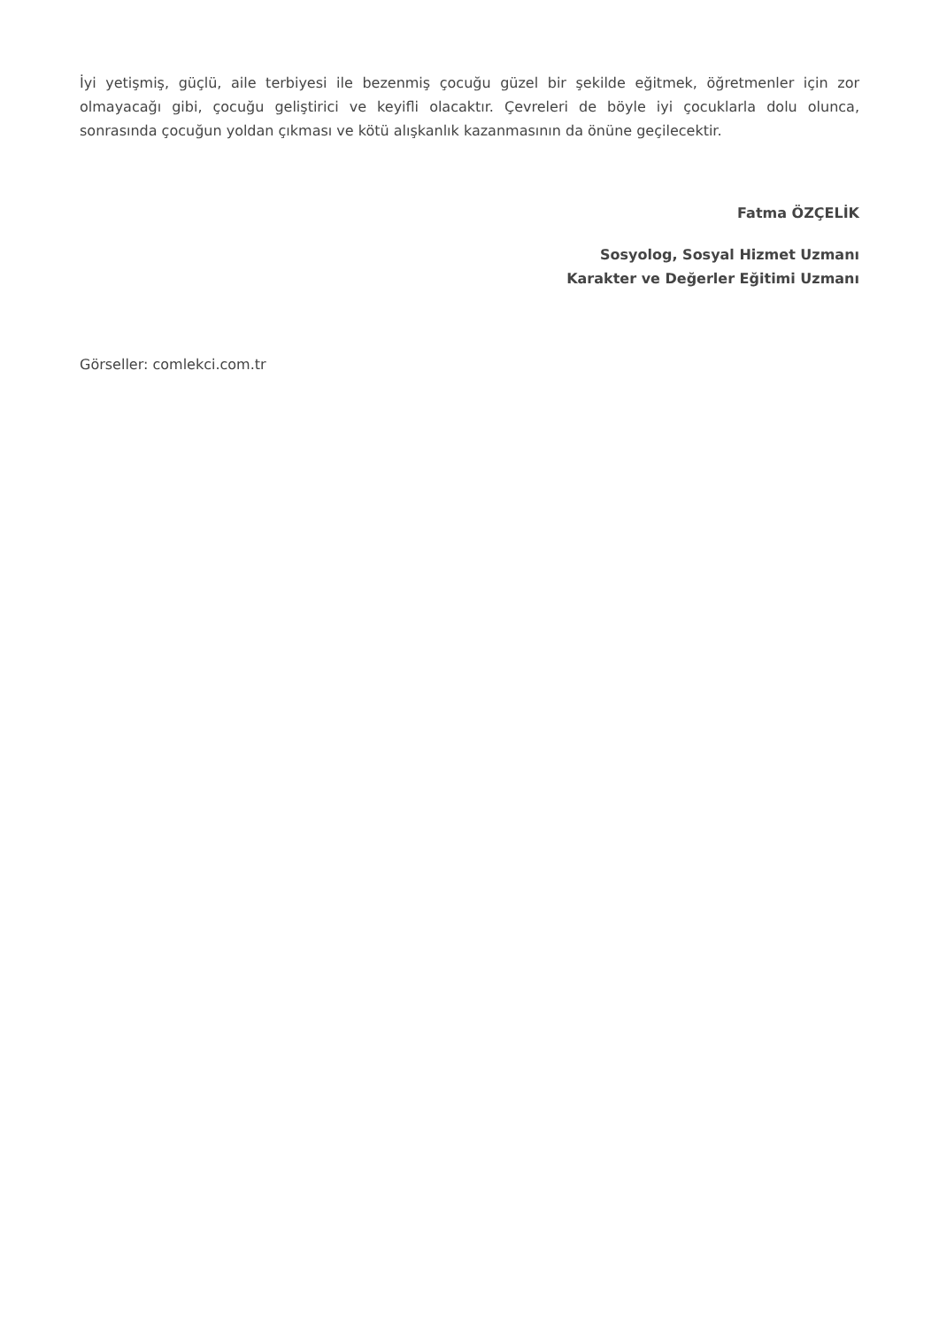İyi yetişmiş, güçlü, aile terbiyesi ile bezenmiş çocuğu güzel bir şekilde eğitmek, öğretmenler için zor olmayacağı gibi, çocuğu geliştirici ve keyifli olacaktır. Çevreleri de böyle iyi çocuklarla dolu olunca, sonrasında çocuğun yoldan çıkması ve kötü alışkanlık kazanmasının da önüne geçilecektir.
Fatma ÖZÇELİK
Sosyolog, Sosyal Hizmet Uzmanı
Karakter ve Değerler Eğitimi Uzmanı
Görseller: comlekci.com.tr